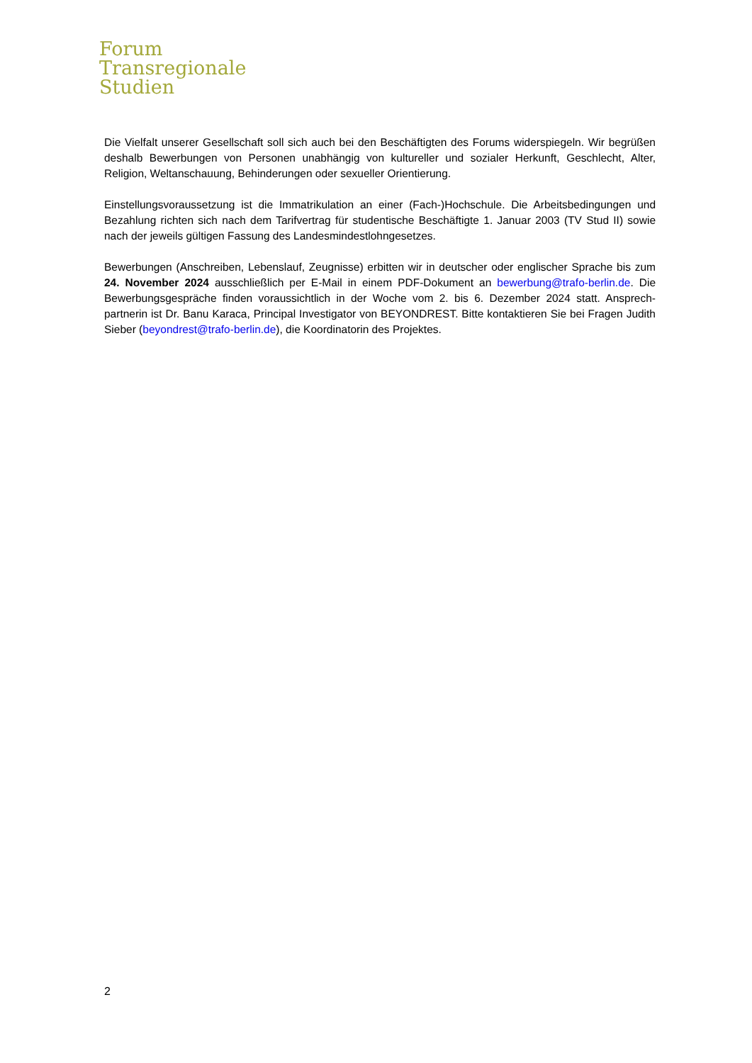Forum
Transregionale
Studien
Die Vielfalt unserer Gesellschaft soll sich auch bei den Beschäftigten des Forums widerspiegeln. Wir begrü­ßen deshalb Bewerbungen von Personen unabhängig von kultureller und sozialer Herkunft, Geschlecht, Al­ter, Religion, Weltanschauung, Behinderungen oder sexueller Orientierung.
Einstellungsvoraussetzung ist die Immatrikulation an einer (Fach-)Hochschule. Die Arbeitsbedingungen und Bezahlung richten sich nach dem Tarifvertrag für studentische Beschäftigte 1. Januar 2003 (TV Stud II) sowie nach der jeweils gültigen Fassung des Landesmindestlohngesetzes.
Bewerbungen (Anschreiben, Lebenslauf, Zeugnisse) erbitten wir in deutscher oder englischer Sprache bis zum 24. November 2024 ausschließlich per E-Mail in einem PDF-Dokument an bewerbung@trafo-berlin.de. Die Bewerbungsgespräche finden voraussichtlich in der Woche vom 2. bis 6. Dezember 2024 statt. Ansprech­partnerin ist Dr. Banu Karaca, Principal Investigator von BEYONDREST. Bitte kontaktieren Sie bei Fragen Ju­dith Sieber (beyondrest@trafo-berlin.de), die Koordinatorin des Projektes.
2